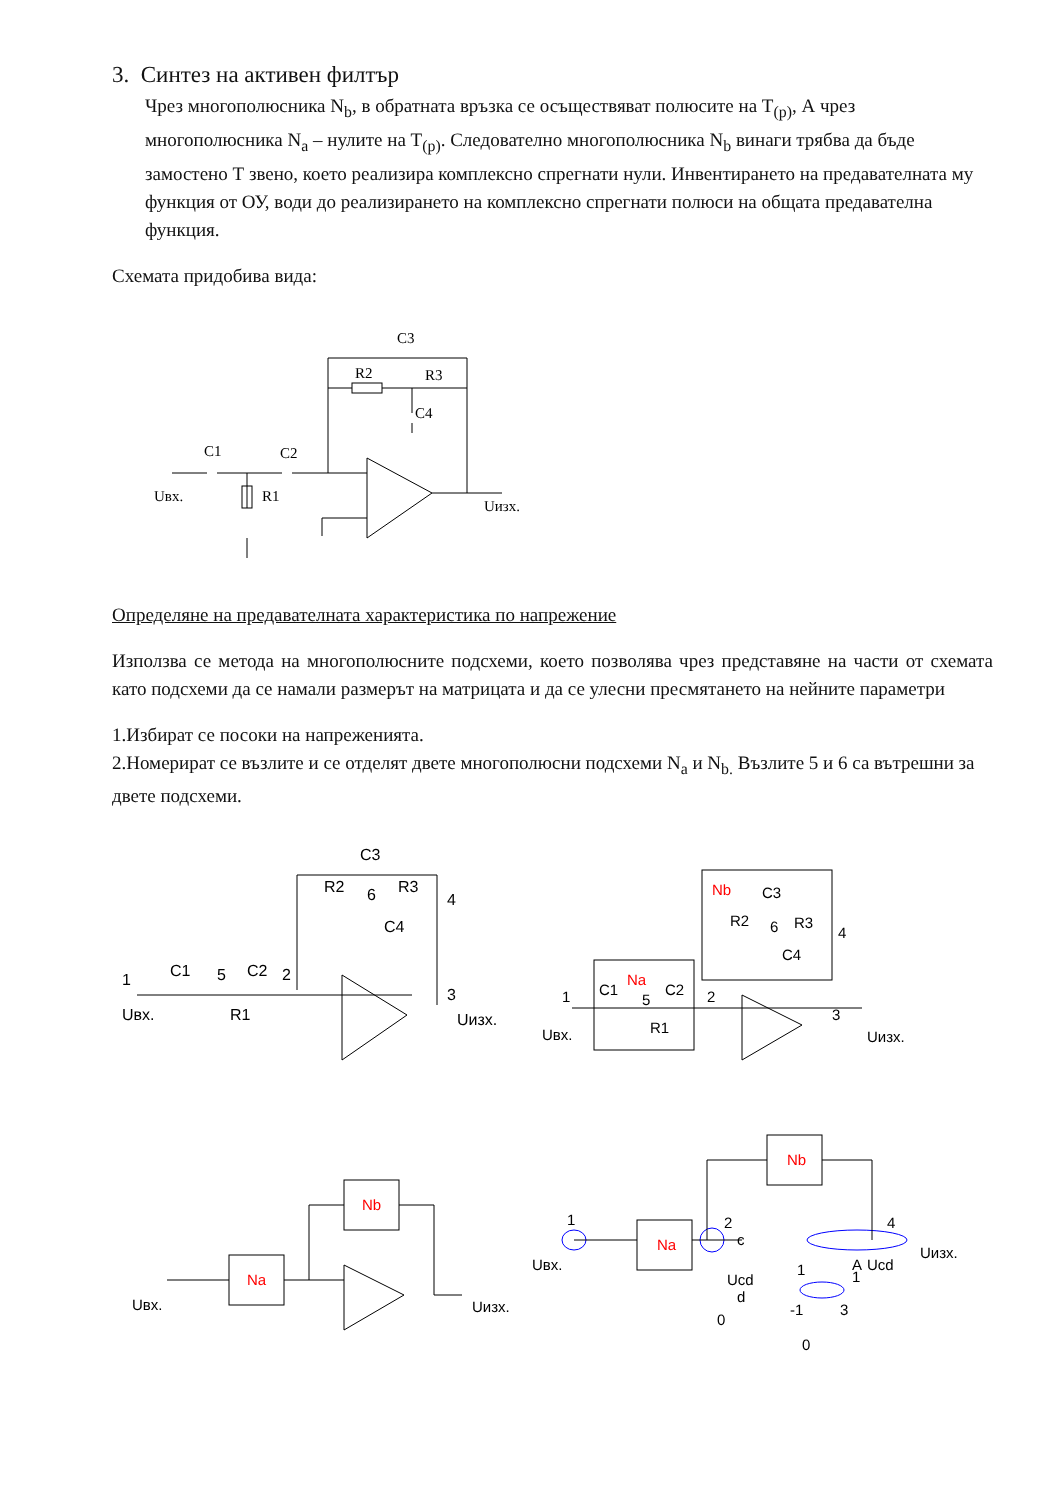3. Синтез на активен филтър
Чрез многополюсника N<sub>b</sub>, в обратната връзка се осъществяват полюсите на T<sub>(p)</sub>, А чрез многополюсника N<sub>a</sub> – нулите на T<sub>(p)</sub>. Следователно многополюсника N<sub>b</sub> винаги трябва да бъде замостено Т звено, което реализира комплексно спрегнати нули. Инвентирането на предавателната му функция от ОУ, води до реализирането на комплексно спрегнати полюси на общата предавателна функция.
Схемата придобива вида:
C3
R2
R3
C4
C1
C2
Uвх.
R1
Uизх.
Определяне на предавателната характеристика по напрежение
Използва се метода на многополюсните подсхеми, което позволява чрез представяне на части от схемата като подсхеми да се намали размерът на матрицата и да се улесни пресмятането на нейните параметри
1.Избират се посоки на напреженията.
2.Номерират се възлите и се отделят двете многополюсни подсхеми N<sub>a</sub> и N<sub>b.</sub> Възлите 5 и 6 са вътрешни за двете подсхеми.
1
5
2
6
4
3
Uвх.
Uизх.
C3
R2
R3
C4
C1
C2
R1
Nb
Na
C3
6
5
4
1
2
3
Uвх.
Uизх.
R2
R3
C4
C1
C2
R1
Nb
Na
Uвх.
Uизх.
Nb
Na
1
2
4
3
c
Ucd
d
0
0
1
-1
A
1
Ucd
Uвх.
Uизх.